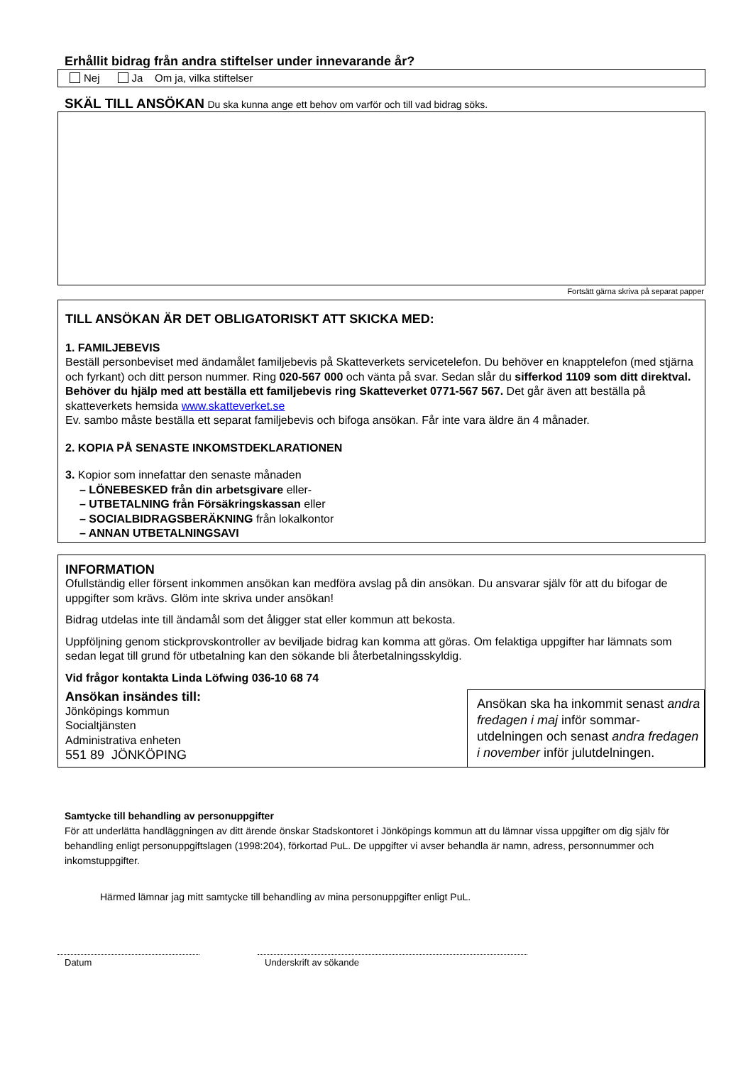Erhållit bidrag från andra stiftelser under innevarande år?
Nej Ja Om ja, vilka stiftelser
SKÄL TILL ANSÖKAN Du ska kunna ange ett behov om varför och till vad bidrag söks.
Fortsätt gärna skriva på separat papper
TILL ANSÖKAN ÄR DET OBLIGATORISKT ATT SKICKA MED:
1. FAMILJEBEVIS
Beställ personbeviset med ändamålet familjebevis på Skatteverkets servicetelefon. Du behöver en knapptelefon (med stjärna och fyrkant) och ditt person nummer. Ring 020-567 000 och vänta på svar. Sedan slår du sifferkod 1109 som ditt direktval. Behöver du hjälp med att beställa ett familjebevis ring Skatteverket 0771-567 567. Det går även att beställa på skatteverkets hemsida www.skatteverket.se
Ev. sambo måste beställa ett separat familjebevis och bifoga ansökan. Får inte vara äldre än 4 månader.
2. KOPIA PÅ SENASTE INKOMSTDEKLARATIONEN
3. Kopior som innefattar den senaste månaden
– LÖNEBESKED från din arbetsgivare eller-
– UTBETALNING från Försäkringskassan eller
– SOCIALBIDRAGSBERÄKNING från lokalkontor
– ANNAN UTBETALNINGSAVI
INFORMATION
Ofullständig eller försent inkommen ansökan kan medföra avslag på din ansökan. Du ansvarar själv för att du bifogar de uppgifter som krävs. Glöm inte skriva under ansökan!
Bidrag utdelas inte till ändamål som det åligger stat eller kommun att bekosta.
Uppföljning genom stickprovskontroller av beviljade bidrag kan komma att göras. Om felaktiga uppgifter har lämnats som sedan legat till grund för utbetalning kan den sökande bli återbetalningsskyldig.
Vid frågor kontakta Linda Löfwing 036-10 68 74
Ansökan insändes till:
Jönköpings kommun
Socialtjänsten
Administrativa enheten
551 89 JÖNKÖPING
Ansökan ska ha inkommit senast andra fredagen i maj inför sommar-utdelningen och senast andra fredagen i november inför julutdelningen.
Samtycke till behandling av personuppgifter
För att underlätta handläggningen av ditt ärende önskar Stadskontoret i Jönköpings kommun att du lämnar vissa uppgifter om dig själv för behandling enligt personuppgiftslagen (1998:204), förkortad PuL. De uppgifter vi avser behandla är namn, adress, personnummer och inkomstuppgifter.
Härmed lämnar jag mitt samtycke till behandling av mina personuppgifter enligt PuL.
Datum Underskrift av sökande